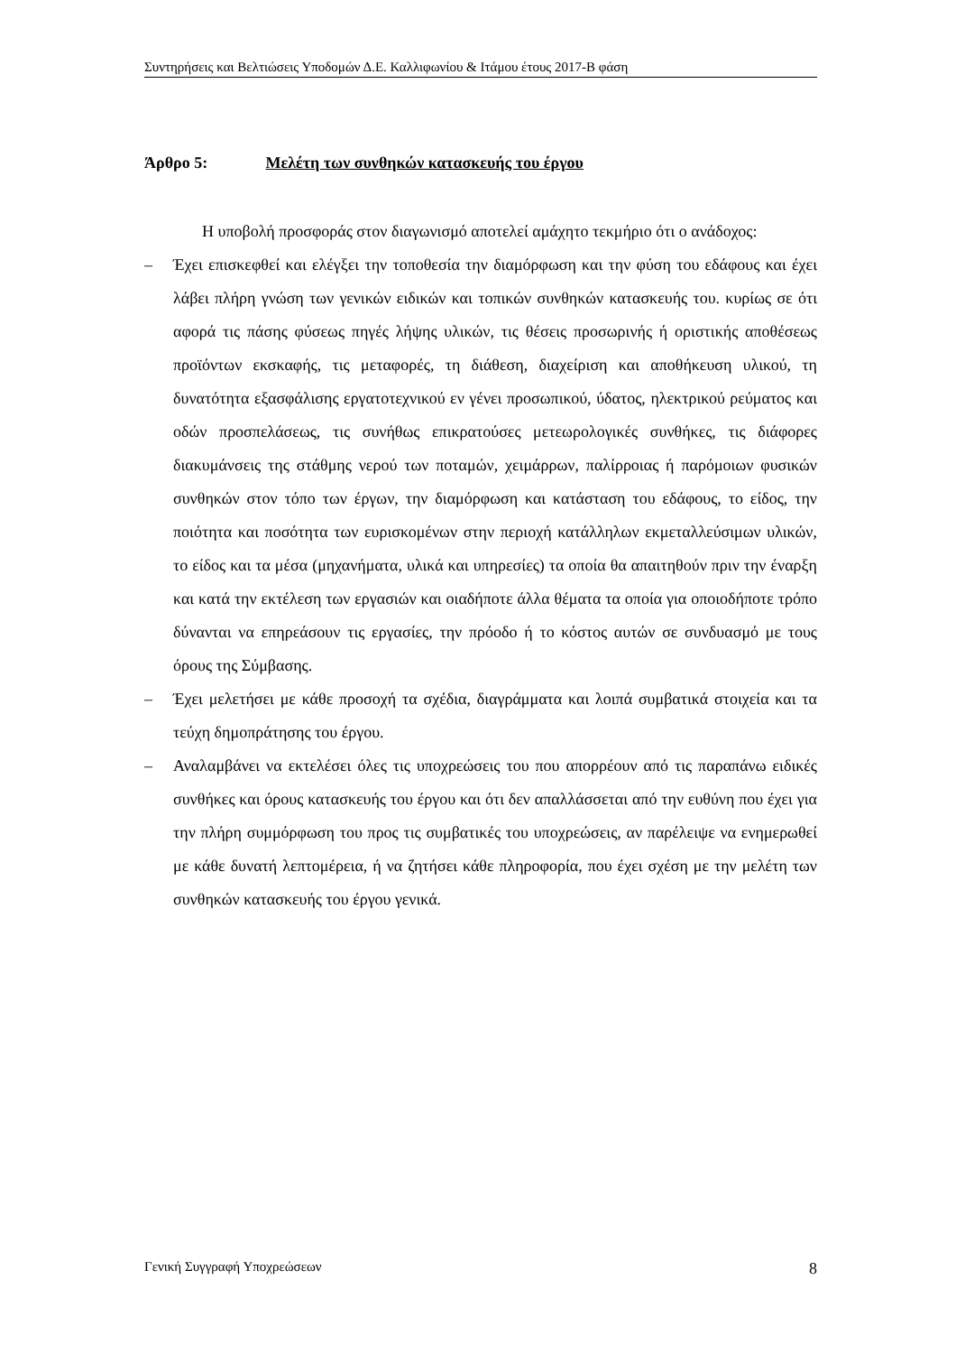Συντηρήσεις και Βελτιώσεις Υποδομών Δ.Ε. Καλλιφωνίου & Ιτάμου έτους 2017-Β φάση
Άρθρο 5: Μελέτη των συνθηκών κατασκευής του έργου
Η υποβολή προσφοράς στον διαγωνισμό αποτελεί αμάχητο τεκμήριο ότι ο ανάδοχος:
– Έχει επισκεφθεί και ελέγξει την τοποθεσία την διαμόρφωση και την φύση του εδάφους και έχει λάβει πλήρη γνώση των γενικών ειδικών και τοπικών συνθηκών κατασκευής του. κυρίως σε ότι αφορά τις πάσης φύσεως πηγές λήψης υλικών, τις θέσεις προσωρινής ή οριστικής αποθέσεως προϊόντων εκσκαφής, τις μεταφορές, τη διάθεση, διαχείριση και αποθήκευση υλικού, τη δυνατότητα εξασφάλισης εργατοτεχνικού εν γένει προσωπικού, ύδατος, ηλεκτρικού ρεύματος και οδών προσπελάσεως, τις συνήθως επικρατούσες μετεωρολογικές συνθήκες, τις διάφορες διακυμάνσεις της στάθμης νερού των ποταμών, χειμάρρων, παλίρροιας ή παρόμοιων φυσικών συνθηκών στον τόπο των έργων, την διαμόρφωση και κατάσταση του εδάφους, το είδος, την ποιότητα και ποσότητα των ευρισκομένων στην περιοχή κατάλληλων εκμεταλλεύσιμων υλικών, το είδος και τα μέσα (μηχανήματα, υλικά και υπηρεσίες) τα οποία θα απαιτηθούν πριν την έναρξη και κατά την εκτέλεση των εργασιών και οιαδήποτε άλλα θέματα τα οποία για οποιοδήποτε τρόπο δύνανται να επηρεάσουν τις εργασίες, την πρόοδο ή το κόστος αυτών σε συνδυασμό με τους όρους της Σύμβασης.
– Έχει μελετήσει με κάθε προσοχή τα σχέδια, διαγράμματα και λοιπά συμβατικά στοιχεία και τα τεύχη δημοπράτησης του έργου.
– Αναλαμβάνει να εκτελέσει όλες τις υποχρεώσεις του που απορρέουν από τις παραπάνω ειδικές συνθήκες και όρους κατασκευής του έργου και ότι δεν απαλλάσσεται από την ευθύνη που έχει για την πλήρη συμμόρφωση του προς τις συμβατικές του υποχρεώσεις, αν παρέλειψε να ενημερωθεί με κάθε δυνατή λεπτομέρεια, ή να ζητήσει κάθε πληροφορία, που έχει σχέση με την μελέτη των συνθηκών κατασκευής του έργου γενικά.
Γενική Συγγραφή Υποχρεώσεων 8